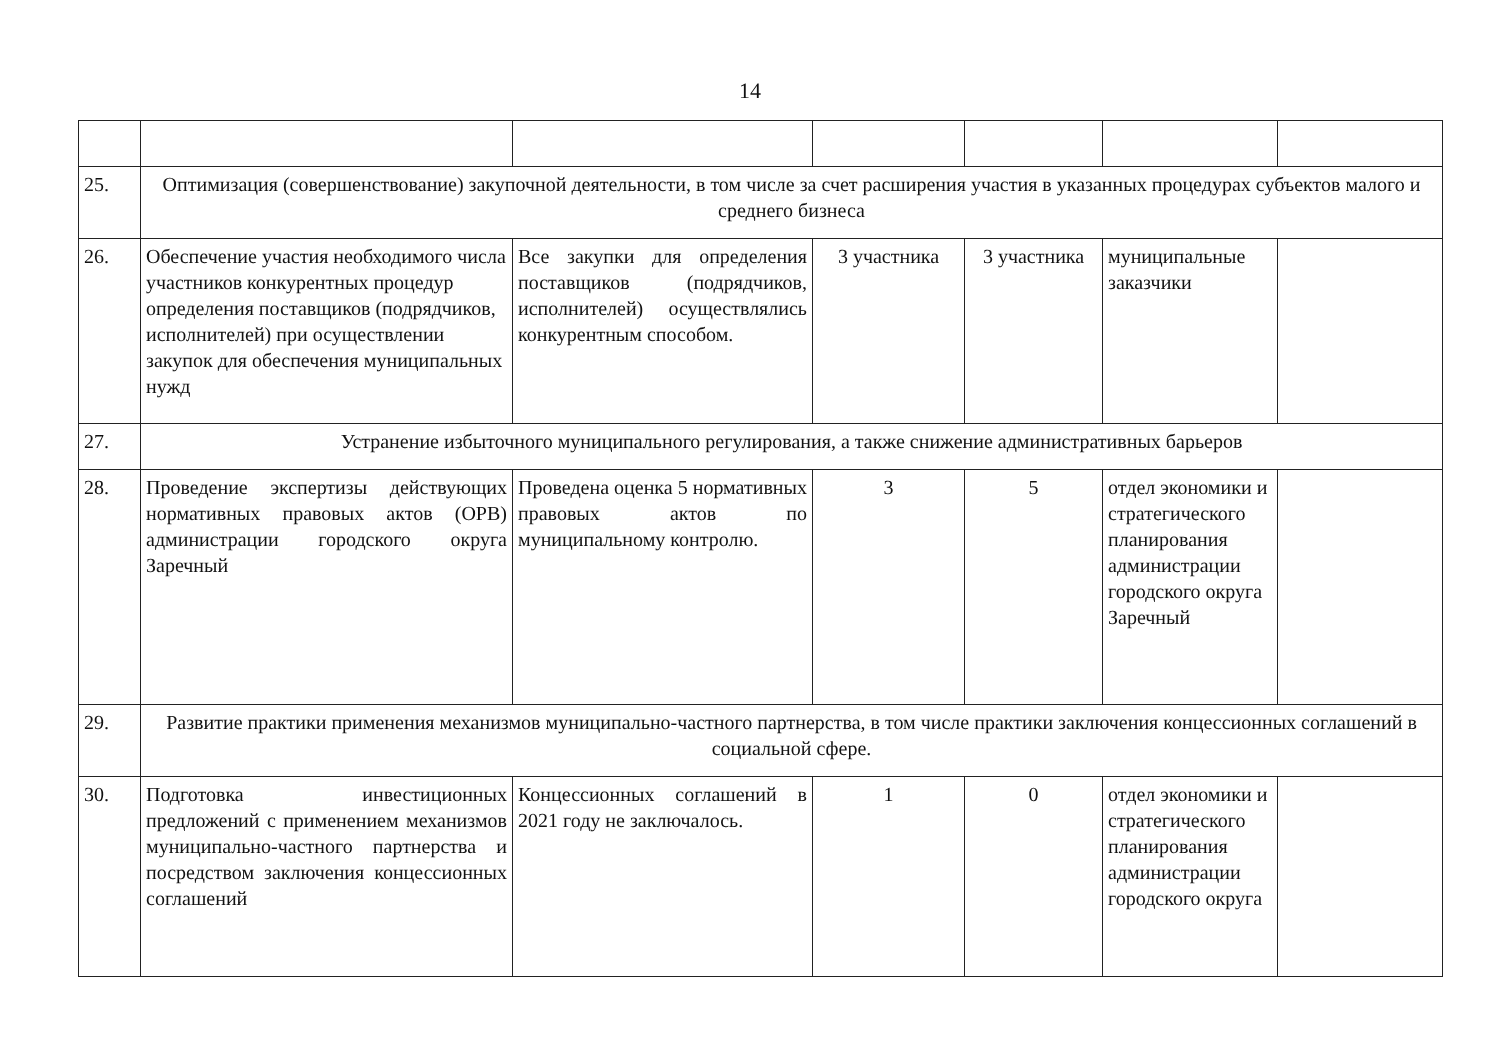14
| 25. | Оптимизация (совершенствование) закупочной деятельности, в том числе за счет расширения участия в указанных процедурах субъектов малого и среднего бизнеса | | | | | |
| 26. | Обеспечение участия необходимого числа участников конкурентных процедур определения поставщиков (подрядчиков, исполнителей) при осуществлении закупок для обеспечения муниципальных нужд | Все закупки для определения поставщиков (подрядчиков, исполнителей) осуществлялись конкурентным способом. | 3 участника | 3 участника | муниципальные заказчики | |
| 27. | Устранение избыточного муниципального регулирования, а также снижение административных барьеров | | | | | |
| 28. | Проведение экспертизы действующих нормативных правовых актов (ОРВ) администрации городского округа Заречный | Проведена оценка 5 нормативных правовых актов по муниципальному контролю. | 3 | 5 | отдел экономики и стратегического планирования администрации городского округа Заречный | |
| 29. | Развитие практики применения механизмов муниципально-частного партнерства, в том числе практики заключения концессионных соглашений в социальной сфере. | | | | | |
| 30. | Подготовка инвестиционных предложений с применением механизмов муниципально-частного партнерства и посредством заключения концессионных соглашений | Концессионных соглашений в 2021 году не заключалось. | 1 | 0 | отдел экономики и стратегического планирования администрации городского округа | |